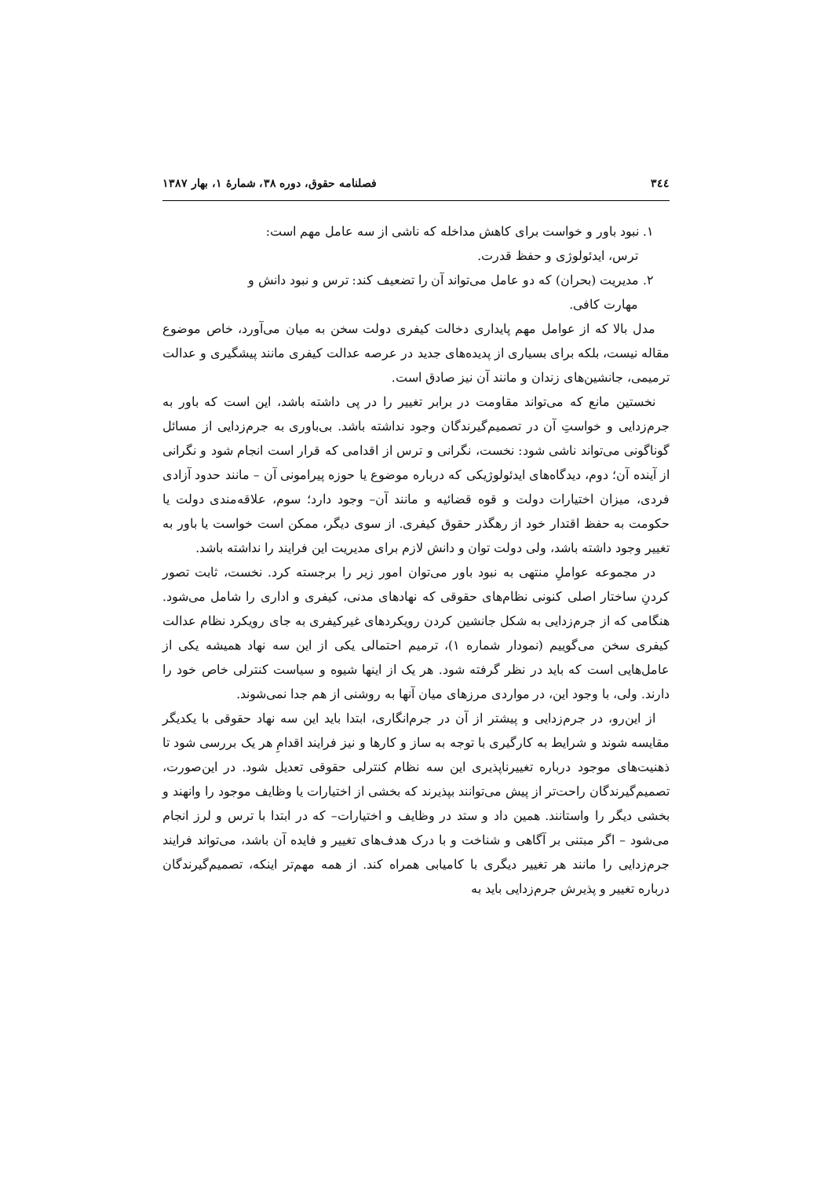۳٤٤ فصلنامه حقوق، دوره ۳۸، شمارهٔ ۱، بهار ۱۳۸۷
۱. نبود باور و خواست برای کاهش مداخله که ناشی از سه عامل مهم است:
ترس، ایدئولوژی و حفظ قدرت.
۲. مدیریت (بحران) که دو عامل می‌تواند آن را تضعیف کند: ترس و نبود دانش و
مهارت کافی.
مدل بالا که از عوامل مهم پایداری دخالت کیفری دولت سخن به میان می‌آورد، خاص موضوع مقاله نیست، بلکه برای بسیاری از پدیده‌های جدید در عرصه عدالت کیفری مانند پیشگیری و عدالت ترمیمی، جانشین‌های زندان و مانند آن نیز صادق است.
نخستین مانع که می‌تواند مقاومت در برابر تغییر را در پی داشته باشد، این است که باور به جرم‌زدایی و خواستِ آن در تصمیم‌گیرندگان وجود نداشته باشد. بی‌باوری به جرم‌زدایی از مسائل گوناگونی می‌تواند ناشی شود: نخست، نگرانی و ترس از اقدامی که قرار است انجام شود و نگرانی از آینده آن؛ دوم، دیدگاه‌های ایدئولوژیکی که درباره موضوع یا حوزه پیرامونی آن – مانند حدود آزادی فردی، میزان اختیارات دولت و قوه قضائیه و مانند آن– وجود دارد؛ سوم، علاقه‌مندی دولت یا حکومت به حفظ اقتدار خود از رهگذر حقوق کیفری. از سوی دیگر، ممکن است خواست یا باور به تغییر وجود داشته باشد، ولی دولت توان و دانش لازم برای مدیریت این فرایند را نداشته باشد.
در مجموعه عواملِ منتهی به نبود باور می‌توان امور زیر را برجسته کرد. نخست، ثابت تصور کردنِ ساختار اصلی کنونی نظام‌های حقوقی که نهادهای مدنی، کیفری و اداری را شامل می‌شود. هنگامی که از جرم‌زدایی به شکل جانشین کردن رویکردهای غیرکیفری به جای رویکرد نظام عدالت کیفری سخن می‌گوییم (نمودار شماره ۱)، ترمیم احتمالی یکی از این سه نهاد همیشه یکی از عامل‌هایی است که باید در نظر گرفته شود. هر یک از اینها شیوه و سیاست کنترلی خاص خود را دارند. ولی، با وجود این، در مواردی مرزهای میان آنها به روشنی از هم جدا نمی‌شوند.
از این‌رو، در جرم‌زدایی و پیشتر از آن در جرم‌انگاری، ابتدا باید این سه نهاد حقوقی با یکدیگر مقایسه شوند و شرایط به کارگیری با توجه به ساز و کارها و نیز فرایند اقدامِ هر یک بررسی شود تا ذهنیت‌های موجود درباره تغییرناپذیری این سه نظام کنترلی حقوقی تعدیل شود. در این‌صورت، تصمیم‌گیرندگان راحت‌تر از پیش می‌توانند بپذیرند که بخشی از اختیارات یا وظایف موجود را وانهند و بخشی دیگر را واستانند. همین داد و ستد در وظایف و اختیارات– که در ابتدا با ترس و لرز انجام می‌شود – اگر مبتنی بر آگاهی و شناخت و با درک هدف‌های تغییر و فایده آن باشد، می‌تواند فرایند جرم‌زدایی را مانند هر تغییر دیگری با کامیابی همراه کند. از همه مهم‌تر اینکه، تصمیم‌گیرندگان درباره تغییر و پذیرش جرم‌زدایی باید به